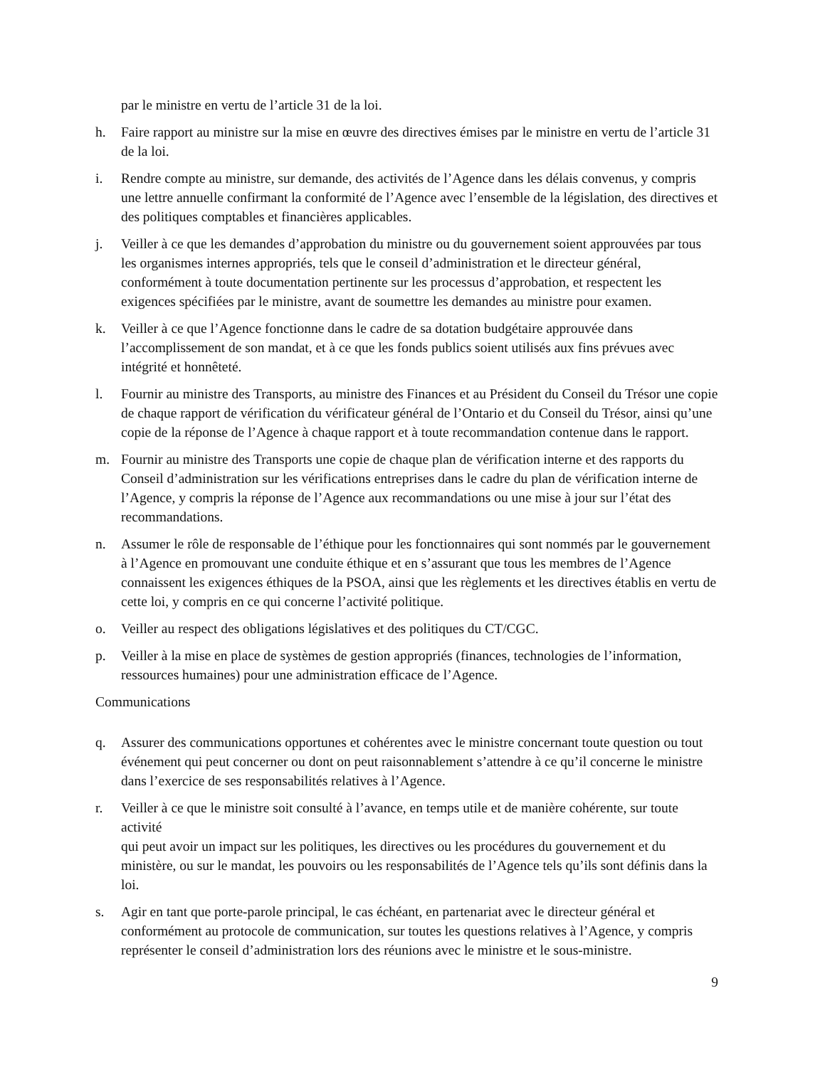par le ministre en vertu de l’article 31 de la loi.
h. Faire rapport au ministre sur la mise en œuvre des directives émises par le ministre en vertu de l’article 31 de la loi.
i. Rendre compte au ministre, sur demande, des activités de l’Agence dans les délais convenus, y compris une lettre annuelle confirmant la conformité de l’Agence avec l’ensemble de la législation, des directives et des politiques comptables et financières applicables.
j. Veiller à ce que les demandes d’approbation du ministre ou du gouvernement soient approuvées par tous les organismes internes appropriés, tels que le conseil d’administration et le directeur général, conformément à toute documentation pertinente sur les processus d’approbation, et respectent les exigences spécifiées par le ministre, avant de soumettre les demandes au ministre pour examen.
k. Veiller à ce que l’Agence fonctionne dans le cadre de sa dotation budgétaire approuvée dans l’accomplissement de son mandat, et à ce que les fonds publics soient utilisés aux fins prévues avec intégrité et honnêteté.
l. Fournir au ministre des Transports, au ministre des Finances et au Président du Conseil du Trésor une copie de chaque rapport de vérification du vérificateur général de l’Ontario et du Conseil du Trésor, ainsi qu’une copie de la réponse de l’Agence à chaque rapport et à toute recommandation contenue dans le rapport.
m. Fournir au ministre des Transports une copie de chaque plan de vérification interne et des rapports du Conseil d’administration sur les vérifications entreprises dans le cadre du plan de vérification interne de l’Agence, y compris la réponse de l’Agence aux recommandations ou une mise à jour sur l’état des recommandations.
n. Assumer le rôle de responsable de l’éthique pour les fonctionnaires qui sont nommés par le gouvernement à l’Agence en promouvant une conduite éthique et en s’assurant que tous les membres de l’Agence connaissent les exigences éthiques de la PSOA, ainsi que les règlements et les directives établis en vertu de cette loi, y compris en ce qui concerne l’activité politique.
o. Veiller au respect des obligations législatives et des politiques du CT/CGC.
p. Veiller à la mise en place de systèmes de gestion appropriés (finances, technologies de l’information, ressources humaines) pour une administration efficace de l’Agence.
Communications
q. Assurer des communications opportunes et cohérentes avec le ministre concernant toute question ou tout événement qui peut concerner ou dont on peut raisonnablement s’attendre à ce qu’il concerne le ministre dans l’exercice de ses responsabilités relatives à l’Agence.
r. Veiller à ce que le ministre soit consulté à l’avance, en temps utile et de manière cohérente, sur toute activité
qui peut avoir un impact sur les politiques, les directives ou les procédures du gouvernement et du ministère, ou sur le mandat, les pouvoirs ou les responsabilités de l’Agence tels qu’ils sont définis dans la loi.
s. Agir en tant que porte-parole principal, le cas échéant, en partenariat avec le directeur général et conformément au protocole de communication, sur toutes les questions relatives à l’Agence, y compris représenter le conseil d’administration lors des réunions avec le ministre et le sous-ministre.
9